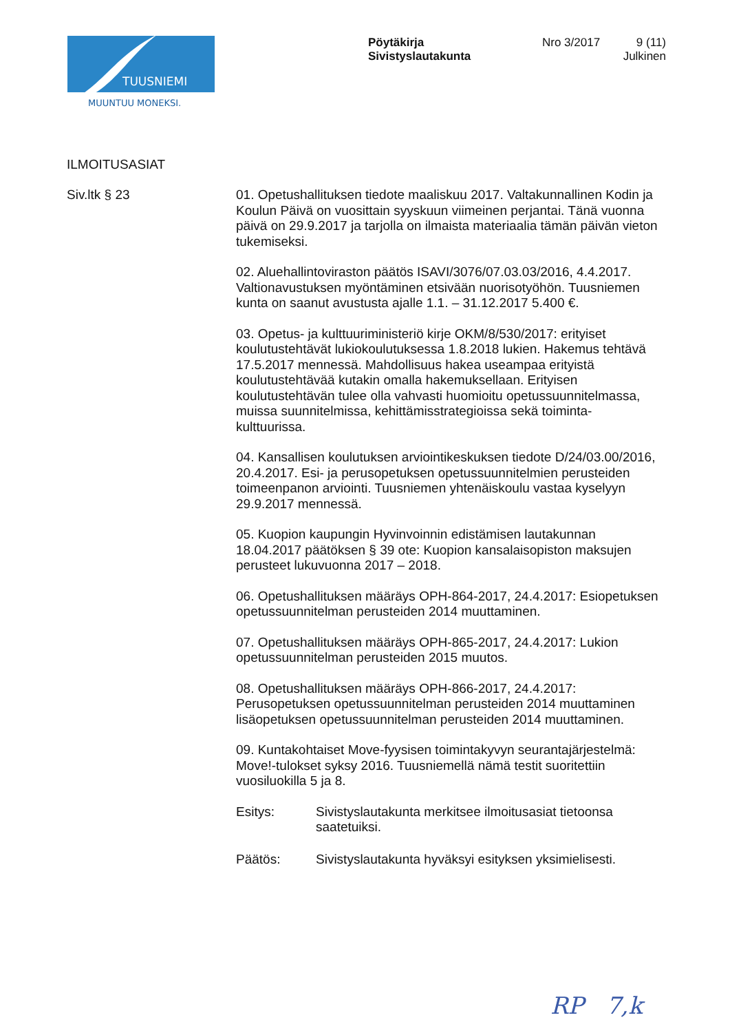TUUSNIEMI
MUUNTUU MONEKSI.
Pöytäkirja
Sivistyslautakunta
Nro 3/2017
9 (11)
Julkinen
ILMOITUSASIAT
Siv.ltk § 23
01. Opetushallituksen tiedote maaliskuu 2017. Valtakunnallinen Kodin ja Koulun Päivä on vuosittain syyskuun viimeinen perjantai. Tänä vuonna päivä on 29.9.2017 ja tarjolla on ilmaista materiaalia tämän päivän vieton tukemiseksi.
02. Aluehallintoviraston päätös ISAVI/3076/07.03.03/2016, 4.4.2017. Valtionavustuksen myöntäminen etsivään nuorisotyöhön. Tuusniemen kunta on saanut avustusta ajalle 1.1. – 31.12.2017 5.400 €.
03. Opetus- ja kulttuuriministeriö kirje OKM/8/530/2017: erityiset koulutustehtävät lukiokoulutuksessa 1.8.2018 lukien. Hakemus tehtävä 17.5.2017 mennessä. Mahdollisuus hakea useampaa erityistä koulutustehtävää kutakin omalla hakemuksellaan. Erityisen koulutustehtävän tulee olla vahvasti huomioitu opetussuunnitelmassa, muissa suunnitelmissa, kehittämisstrategioissa sekä toiminta-kulttuurissa.
04. Kansallisen koulutuksen arviointikeskuksen tiedote D/24/03.00/2016, 20.4.2017. Esi- ja perusopetuksen opetussuunnitelmien perusteiden toimeenpanon arviointi. Tuusniemen yhtenäiskoulu vastaa kyselyyn 29.9.2017 mennessä.
05. Kuopion kaupungin Hyvinvoinnin edistämisen lautakunnan 18.04.2017 päätöksen § 39 ote: Kuopion kansalaisopiston maksujen perusteet lukuvuonna 2017 – 2018.
06. Opetushallituksen määräys OPH-864-2017, 24.4.2017: Esiopetuksen opetussuunnitelman perusteiden 2014 muuttaminen.
07. Opetushallituksen määräys OPH-865-2017, 24.4.2017: Lukion opetussuunnitelman perusteiden 2015 muutos.
08. Opetushallituksen määräys OPH-866-2017, 24.4.2017: Perusopetuksen opetussuunnitelman perusteiden 2014 muuttaminen lisäopetuksen opetussuunnitelman perusteiden 2014 muuttaminen.
09. Kuntakohtaiset Move-fyysisen toimintakyvyn seurantajärjestelmä: Move!-tulokset syksy 2016. Tuusniemellä nämä testit suoritettiin vuosiluokilla 5 ja 8.
Esitys: Sivistyslautakunta merkitsee ilmoitusasiat tietoonsa saatetuiksi.
Päätös: Sivistyslautakunta hyväksyi esityksen yksimielisesti.
RP 7,k